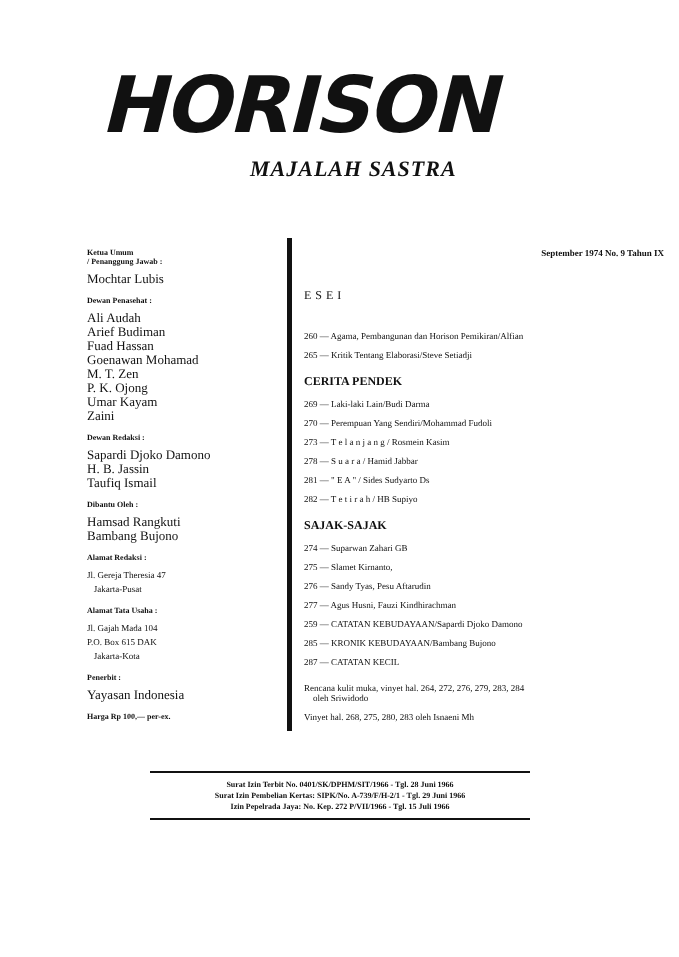HORISON
MAJALAH SASTRA
Ketua Umum
/ Penanggung Jawab :
Mochtar Lubis
Dewan Penasehat :
Ali Audah
Arief Budiman
Fuad Hassan
Goenawan Mohamad
M. T. Zen
P. K. Ojong
Umar Kayam
Zaini
Dewan Redaksi :
Sapardi Djoko Damono
H. B. Jassin
Taufiq Ismail
Dibantu Oleh :
Hamsad Rangkuti
Bambang Bujono
Alamat Redaksi :
Jl. Gereja Theresia 47
Jakarta-Pusat
Alamat Tata Usaha :
Jl. Gajah Mada 104
P.O. Box 615 DAK
Jakarta-Kota
Penerbit :
Yayasan Indonesia
Harga Rp 100,— per-ex.
September 1974 No. 9 Tahun IX
ESEI
260 — Agama, Pembangunan dan Horison Pemikiran/Alfian
265 — Kritik Tentang Elaborasi/Steve Setiadji
CERITA PENDEK
269 — Laki-laki Lain/Budi Darma
270 — Perempuan Yang Sendiri/Mohammad Fudoli
273 — T e l a n j a n g / Rosmein Kasim
278 — S u a r a / Hamid Jabbar
281 — " E A " / Sides Sudyarto Ds
282 — T e t i r a h / HB Supiyo
SAJAK-SAJAK
274 — Suparwan Zahari GB
275 — Slamet Kirnanto,
276 — Sandy Tyas, Pesu Aftarudin
277 — Agus Husni, Fauzi Kindhirachman
259 — CATATAN KEBUDAYAAN/Sapardi Djoko Damono
285 — KRONIK KEBUDAYAAN/Bambang Bujono
287 — CATATAN KECIL
Rencana kulit muka, vinyet hal. 264, 272, 276, 279, 283, 284
oleh Sriwidodo
Vinyet hal. 268, 275, 280, 283 oleh Isnaeni Mh
Surat Izin Terbit No. 0401/SK/DPHM/SIT/1966 - Tgl. 28 Juni 1966
Surat Izin Pembelian Kertas: SIPK/No. A-739/F/H-2/1 - Tgl. 29 Juni 1966
Izin Pepelrada Jaya: No. Kep. 272 P/VII/1966 - Tgl. 15 Juli 1966